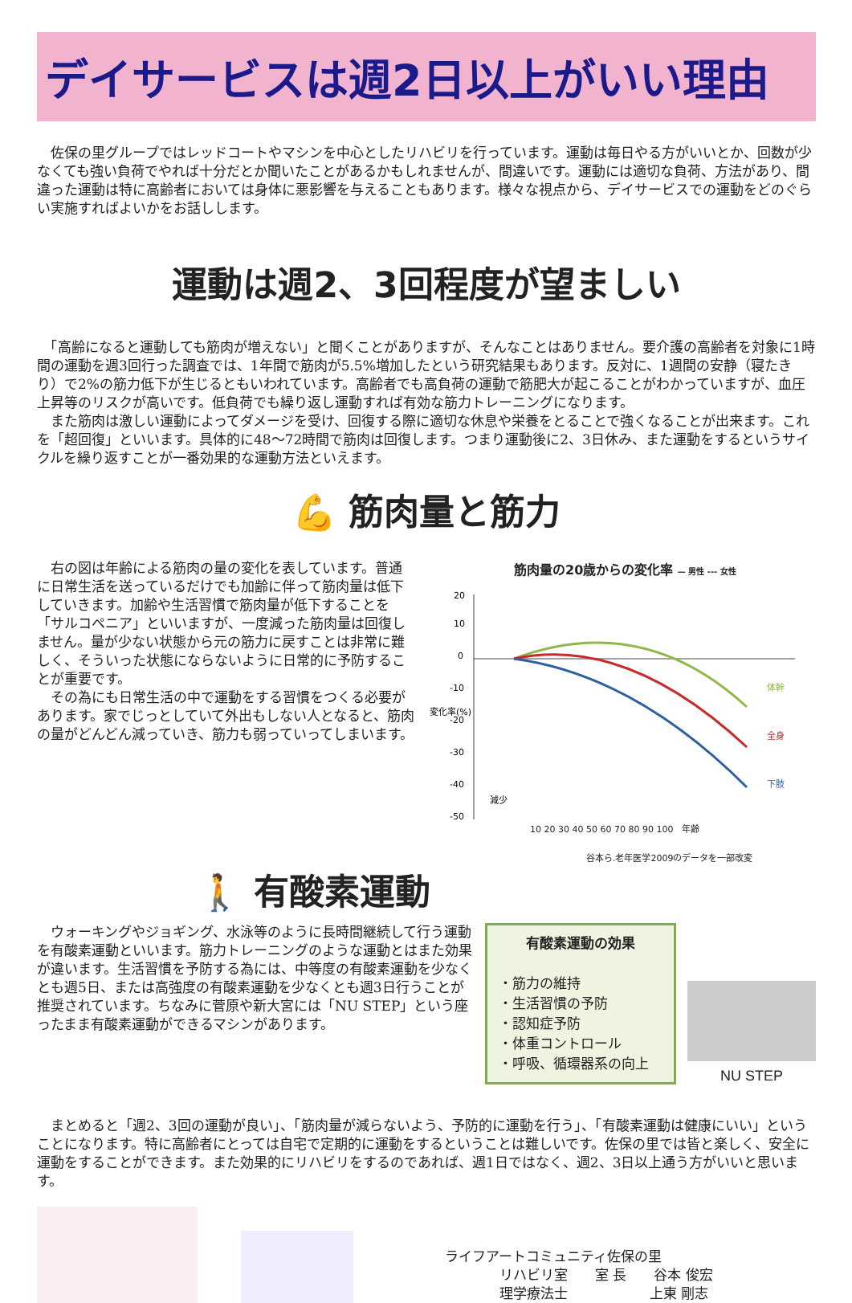デイサービスは週2日以上がいい理由
　佐保の里グループではレッドコートやマシンを中心としたリハビリを行っています。運動は毎日やる方がいいとか、回数が少なくても強い負荷でやれば十分だとか聞いたことがあるかもしれませんが、間違いです。運動には適切な負荷、方法があり、間違った運動は特に高齢者においては身体に悪影響を与えることもあります。様々な視点から、デイサービスでの運動をどのぐらい実施すればよいかをお話しします。
運動は週2、3回程度が望ましい
　「高齢になると運動しても筋肉が増えない」と聞くことがありますが、そんなことはありません。要介護の高齢者を対象に1時間の運動を週3回行った調査では、1年間で筋肉が5.5%増加したという研究結果もあります。反対に、1週間の安静（寝たきり）で2%の筋力低下が生じるともいわれています。高齢者でも高負荷の運動で筋肥大が起こることがわかっていますが、血圧上昇等のリスクが高いです。低負荷でも繰り返し運動すれば有効な筋力トレーニングになります。
　また筋肉は激しい運動によってダメージを受け、回復する際に適切な休息や栄養をとることで強くなることが出来ます。これを「超回復」といいます。具体的に48～72時間で筋肉は回復します。つまり運動後に2、3日休み、また運動をするというサイクルを繰り返すことが一番効果的な運動方法といえます。
💪 筋肉量と筋力
　右の図は年齢による筋肉の量の変化を表しています。普通に日常生活を送っているだけでも加齢に伴って筋肉量は低下していきます。加齢や生活習慣で筋肉量が低下することを「サルコペニア」といいますが、一度減った筋肉量は回復しません。量が少ない状態から元の筋力に戻すことは非常に難しく、そういった状態にならないように日常的に予防することが重要です。
　その為にも日常生活の中で運動をする習慣をつくる必要があります。家でじっとしていて外出もしない人となると、筋肉の量がどんどん減っていき、筋力も弱っていってしまいます。
筋肉量の20歳からの変化率 — 男性 --- 女性
20
10
0
-10
-20
-30
-40
-50
変化率(%)
体幹
全身
下肢
減少
10 20 30 40 50 60 70 80 90 100　年齢
谷本ら.老年医学2009のデータを一部改変
🚶 有酸素運動
　ウォーキングやジョギング、水泳等のように長時間継続して行う運動を有酸素運動といいます。筋力トレーニングのような運動とはまた効果が違います。生活習慣を予防する為には、中等度の有酸素運動を少なくとも週5日、または高強度の有酸素運動を少なくとも週3日行うことが推奨されています。ちなみに菅原や新大宮には「NU STEP」という座ったまま有酸素運動ができるマシンがあります。
有酸素運動の効果
・筋力の維持
・生活習慣の予防
・認知症予防
・体重コントロール
・呼吸、循環器系の向上
NU STEP
　まとめると「週2、3回の運動が良い」、「筋肉量が減らないよう、予防的に運動を行う」、「有酸素運動は健康にいい」ということになります。特に高齢者にとっては自宅で定期的に運動をするということは難しいです。佐保の里では皆と楽しく、安全に運動をすることができます。また効果的にリハビリをするのであれば、週1日ではなく、週2、3日以上通う方がいいと思います。
ライフアートコミュニティ佐保の里
　　　　リハビリ室　　室 長　　谷本 俊宏
　　　　理学療法士　　　　　　上東 剛志